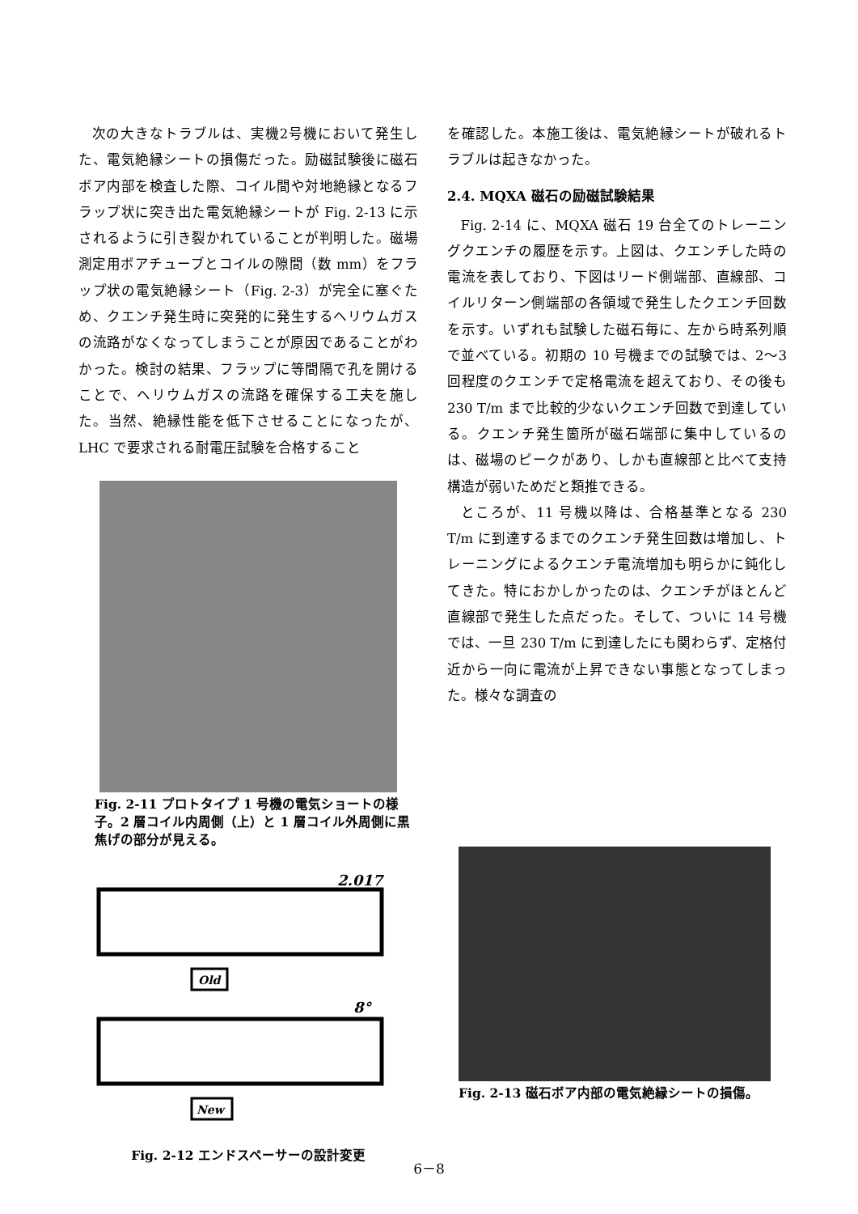次の大きなトラブルは、実機2号機において発生した、電気絶縁シートの損傷だった。励磁試験後に磁石ボア内部を検査した際、コイル間や対地絶縁となるフラップ状に突き出た電気絶縁シートが Fig. 2-13 に示されるように引き裂かれていることが判明した。磁場測定用ボアチューブとコイルの隙間（数 mm）をフラップ状の電気絶縁シート（Fig. 2-3）が完全に塞ぐため、クエンチ発生時に突発的に発生するヘリウムガスの流路がなくなってしまうことが原因であることがわかった。検討の結果、フラップに等間隔で孔を開けることで、ヘリウムガスの流路を確保する工夫を施した。当然、絶縁性能を低下させることになったが、LHC で要求される耐電圧試験を合格すること
Fig. 2-11 プロトタイプ 1 号機の電気ショートの様子。2 層コイル内周側（上）と 1 層コイル外周側に黒焦げの部分が見える。
2.017°
Old
8°
New
Fig. 2-12 エンドスペーサーの設計変更
を確認した。本施工後は、電気絶縁シートが破れるトラブルは起きなかった。
2.4. MQXA 磁石の励磁試験結果
Fig. 2-14 に、MQXA 磁石 19 台全てのトレーニングクエンチの履歴を示す。上図は、クエンチした時の電流を表しており、下図はリード側端部、直線部、コイルリターン側端部の各領域で発生したクエンチ回数を示す。いずれも試験した磁石毎に、左から時系列順で並べている。初期の 10 号機までの試験では、2〜3 回程度のクエンチで定格電流を超えており、その後も 230 T/m まで比較的少ないクエンチ回数で到達している。クエンチ発生箇所が磁石端部に集中しているのは、磁場のピークがあり、しかも直線部と比べて支持構造が弱いためだと類推できる。
ところが、11 号機以降は、合格基準となる 230 T/m に到達するまでのクエンチ発生回数は増加し、トレーニングによるクエンチ電流増加も明らかに鈍化してきた。特におかしかったのは、クエンチがほとんど直線部で発生した点だった。そして、ついに 14 号機では、一旦 230 T/m に到達したにも関わらず、定格付近から一向に電流が上昇できない事態となってしまった。様々な調査の
Fig. 2-13 磁石ボア内部の電気絶縁シートの損傷。
6－8